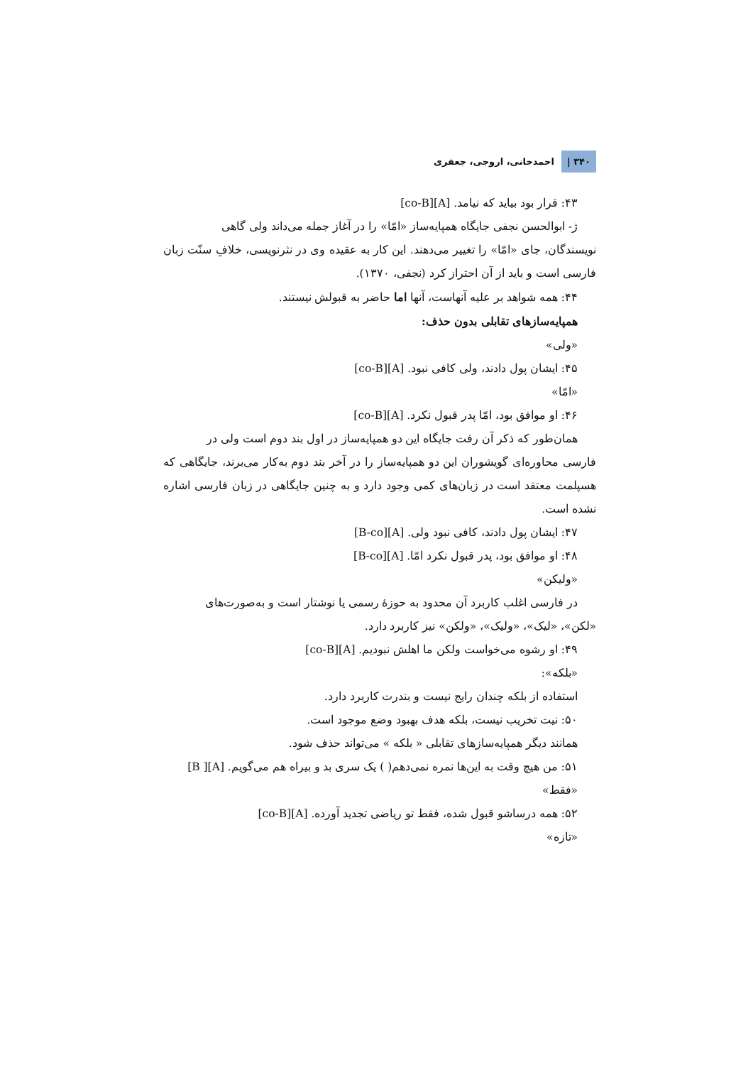۳۴۰ | احمدخانی، اروجی، جعفری
۴۳: قرار بود بیاید که نیامد. [A][co-B]
ژ- ابوالحسن نجفی جایگاه همپایه‌ساز «امّا» را در آغاز جمله می‌داند ولی گاهی
نویسندگان، جای «امّا» را تغییر می‌دهند. این کار به عقیده وی در نثرنویسی، خلافِ سنّت زبان فارسی است و باید از آن احتراز کرد (نجفی، ۱۳۷۰).
۴۴: همه شواهد بر علیه آنهاست، آنها اما حاضر به قبولش نیستند.
همپایه‌سازهای تقابلی بدون حذف:
«ولی»
۴۵: ایشان پول دادند، ولی کافی نبود. [A][co-B]
«امّا»
۴۶: او موافق بود، امّا پدر قبول نکرد. [A][co-B]
همان‌طور که ذکر آن رفت جایگاه این دو همپایه‌ساز در اول بند دوم است ولی در
فارسی محاوره‌ای گویشوران این دو همپایه‌ساز را در آخر بند دوم به‌کار می‌برند، جایگاهی که هسپلمت معتقد است در زبان‌های کمی وجود دارد و به چنین جایگاهی در زبان فارسی اشاره نشده است.
۴۷: ایشان پول دادند، کافی نبود ولی. [A][B-co]
۴۸: او موافق بود، پدر قبول نکرد امّا. [A][B-co]
«ولیکن»
در فارسی اغلب کاربرد آن محدود به حوزهٔ رسمی یا نوشتار است و به‌صورت‌های
«لکن»، «لیک»، «ولیک»، «ولکن» نیز کاربرد دارد.
۴۹: او رشوه می‌خواست ولکن ما اهلش نبودیم. [A][co-B]
«بلکه»:
استفاده از بلکه چندان رایج نیست و بندرت کاربرد دارد.
۵۰: نیت تخریب نیست، بلکه هدف بهبود وضع موجود است.
همانند دیگر همپایه‌سازهای تقابلی « بلکه » می‌تواند حذف شود.
۵۱: من هیچ وقت به این‌ها نمره نمی‌دهم( ) یک سری بد و بیراه هم می‌گویم. [A][ B]
«فقط»
۵۲: همه درساشو قبول شده، فقط تو ریاضی تجدید آورده. [A][co-B]
«تازه»